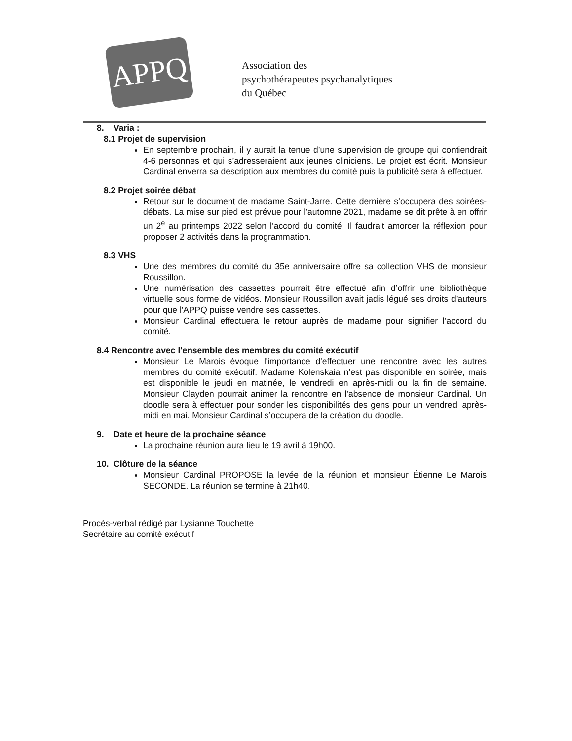APPQ
Association des
psychothérapeutes psychanalytiques
du Québec
8. Varia :
8.1 Projet de supervision
En septembre prochain, il y aurait la tenue d’une supervision de groupe qui contiendrait 4-6 personnes et qui s’adresseraient aux jeunes cliniciens. Le projet est écrit. Monsieur Cardinal enverra sa description aux membres du comité puis la publicité sera à effectuer.
8.2 Projet soirée débat
Retour sur le document de madame Saint-Jarre. Cette dernière s’occupera des soirées-débats. La mise sur pied est prévue pour l’automne 2021, madame se dit prête à en offrir un 2<sup>e</sup> au printemps 2022 selon l’accord du comité. Il faudrait amorcer la réflexion pour proposer 2 activités dans la programmation.
8.3 VHS
Une des membres du comité du 35e anniversaire offre sa collection VHS de monsieur Roussillon.
Une numérisation des cassettes pourrait être effectué afin d’offrir une bibliothèque virtuelle sous forme de vidéos. Monsieur Roussillon avait jadis légué ses droits d’auteurs pour que l'APPQ puisse vendre ses cassettes.
Monsieur Cardinal effectuera le retour auprès de madame pour signifier l’accord du comité.
8.4 Rencontre avec l'ensemble des membres du comité exécutif
Monsieur Le Marois évoque l'importance d'effectuer une rencontre avec les autres membres du comité exécutif. Madame Kolenskaia n’est pas disponible en soirée, mais est disponible le jeudi en matinée, le vendredi en après-midi ou la fin de semaine. Monsieur Clayden pourrait animer la rencontre en l'absence de monsieur Cardinal. Un doodle sera à effectuer pour sonder les disponibilités des gens pour un vendredi après-midi en mai. Monsieur Cardinal s’occupera de la création du doodle.
9. Date et heure de la prochaine séance
La prochaine réunion aura lieu le 19 avril à 19h00.
10. Clôture de la séance
Monsieur Cardinal PROPOSE la levée de la réunion et monsieur Étienne Le Marois SECONDE. La réunion se termine à 21h40.
Procès-verbal rédigé par Lysianne Touchette
Secrétaire au comité exécutif